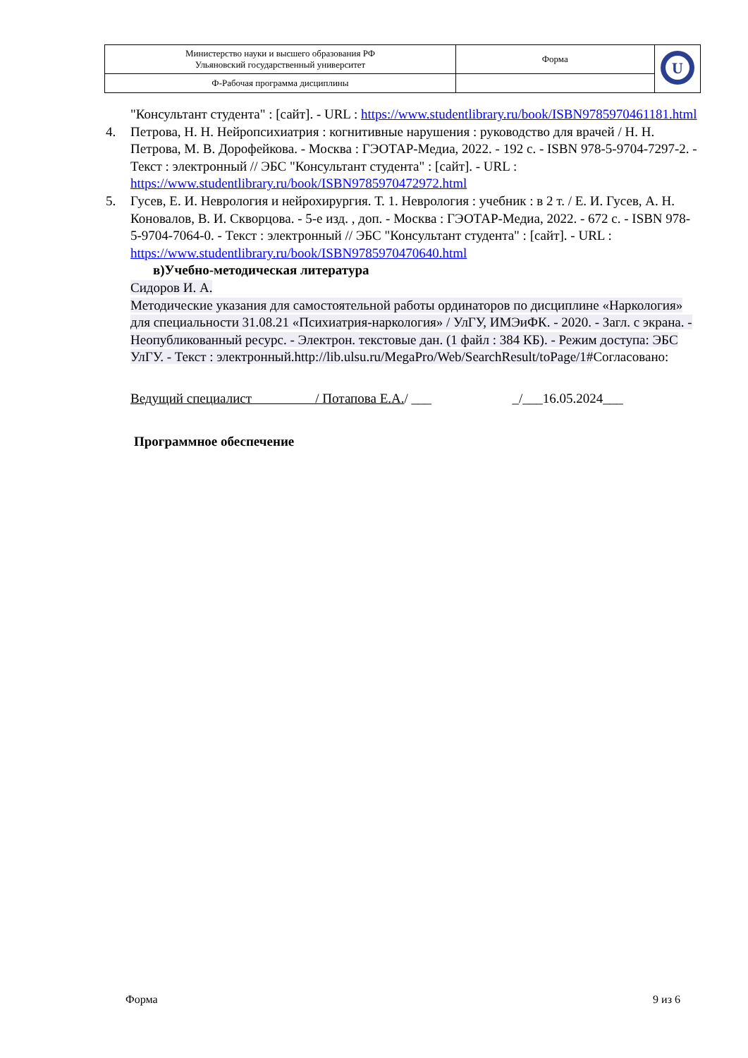| Министерство науки и высшего образования РФ Ульяновский государственный университет | Форма | U |
| Ф-Рабочая программа дисциплины | | |
"Консультант студента" : [сайт]. - URL : https://www.studentlibrary.ru/book/ISBN9785970461181.html
4. Петрова, Н. Н. Нейропсихиатрия : когнитивные нарушения : руководство для врачей / Н. Н. Петрова, М. В. Дорофейкова. - Москва : ГЭОТАР-Медиа, 2022. - 192 с. - ISBN 978-5-9704-7297-2. - Текст : электронный // ЭБС "Консультант студента" : [сайт]. - URL : https://www.studentlibrary.ru/book/ISBN9785970472972.html
5. Гусев, Е. И. Неврология и нейрохирургия. Т. 1. Неврология : учебник : в 2 т. / Е. И. Гусев, А. Н. Коновалов, В. И. Скворцова. - 5-е изд. , доп. - Москва : ГЭОТАР-Медиа, 2022. - 672 с. - ISBN 978-5-9704-7064-0. - Текст : электронный // ЭБС "Консультант студента" : [сайт]. - URL : https://www.studentlibrary.ru/book/ISBN9785970470640.html
в)Учебно-методическая литература
Сидоров И. А.
Методические указания для самостоятельной работы ординаторов по дисциплине «Наркология» для специальности 31.08.21 «Психиатрия-наркология» / УлГУ, ИМЭиФК. - 2020. - Загл. с экрана. - Неопубликованный ресурс. - Электрон. текстовые дан. (1 файл : 384 КБ). - Режим доступа: ЭБС УлГУ. - Текст : электронный.http://lib.ulsu.ru/MegaPro/Web/SearchResult/toPage/1#Согласовано:
Ведущий специалист / Потапова Е.А./ ___ _/___16.05.2024___
Программное обеспечение
Форма 9 из 6